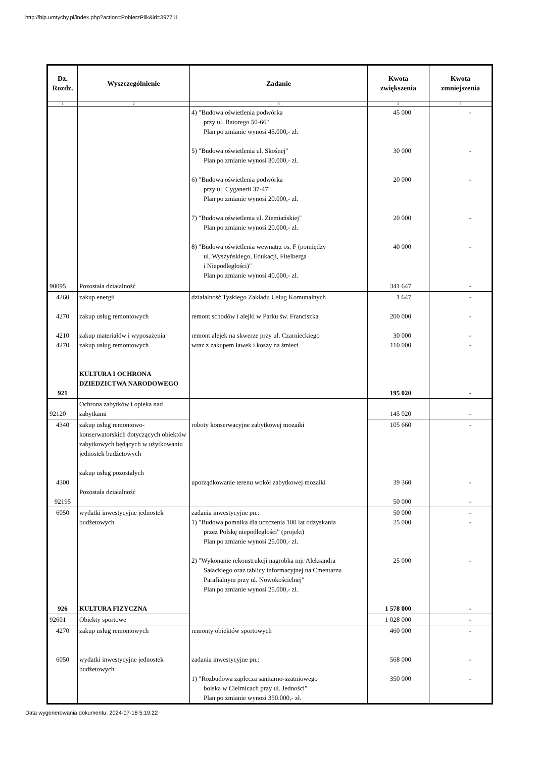http://bip.umtychy.pl/index.php?action=PobierzPlik&id=397711
| Dz. Rozdz. | Wyszczególnienie | Zadanie | Kwota zwiększenia | Kwota zmniejszenia |
| --- | --- | --- | --- | --- |
| 1 | 2 | 3 | 4 | 5 |
| | | 4) "Budowa oświetlenia podwórka przy ul. Batorego 50-66" Plan po zmianie wynosi 45.000,- zł. 5) "Budowa oświetlenia ul. Skośnej" Plan po zmianie wynosi 30.000,- zł. 6) "Budowa oświetlenia podwórka przy ul. Cyganerii 37-47" Plan po zmianie wynosi 20.000,- zł. 7) "Budowa oświetlenia ul. Ziemiańskiej" Plan po zmianie wynosi 20.000,- zł. 8) "Budowa oświetlenia wewnątrz os. F (pomiędzy ul. Wyszyńskiego, Edukacji, Fitelberga i Niepodległości)" Plan po zmianie wynosi 40.000,- zł. | 45 000 30 000 20 000 20 000 40 000 | - - - - - |
| 90095 | Pozostała działalność | | 341 647 | - |
| 4260 4270 4210 4270 921 | zakup energii zakup usług remontowych zakup materiałów i wyposażenia zakup usług remontowych KULTURA I OCHRONA DZIEDZICTWA NARODOWEGO | działalność Tyskiego Zakładu Usług Komunalnych remont schodów i alejki w Parku św. Franciszka remont alejek na skwerze przy ul. Czarnieckiego wraz z zakupem ławek i koszy na śmieci | 1 647 200 000 30 000 110 000 195 020 | - - - - - |
| 92120 | Ochrona zabytków i opieka nad zabytkami | | 145 020 | - |
| 4340 4300 92195 | zakup usług remontowo-konserwatorskich dotyczących obiektów zabytkowych będących w użytkowaniu jednostek budżetowych zakup usług pozostałych Pozostała działalność | roboty konserwacyjne zabytkowej mozaiki uporządkowanie terenu wokół zabytkowej mozaiki | 105 660 39 360 50 000 | - - - |
| 6050 926 | wydatki inwestycyjne jednostek budżetowych KULTURA FIZYCZNA | zadania inwestycyjne pn.: 1) "Budowa pomnika dla uczczenia 100 lat odzyskania przez Polskę niepodległości" (projekt) Plan po zmianie wynosi 25.000,- zł. 2) "Wykonanie rekonstrukcji nagrobka mjr Aleksandra Sałackiego oraz tablicy informacyjnej na Cmentarzu Parafialnym przy ul. Nowokościelnej" Plan po zmianie wynosi 25.000,- zł. | 50 000 25 000 25 000 1 578 000 | - - - - |
| 92601 | Obiekty sportowe | | 1 028 000 | - |
| 4270 6050 | zakup usług remontowych wydatki inwestycyjne jednostek budżetowych | remonty obiektów sportowych zadania inwestycyjne pn.: 1) "Rozbudowa zaplecza sanitarno-szatniowego boiska w Cielmicach przy ul. Jedności" Plan po zmianie wynosi 350.000,- zł. | 460 000 568 000 350 000 | - - - |
Data wygenerowania dokumentu: 2024-07-18 5:19:22